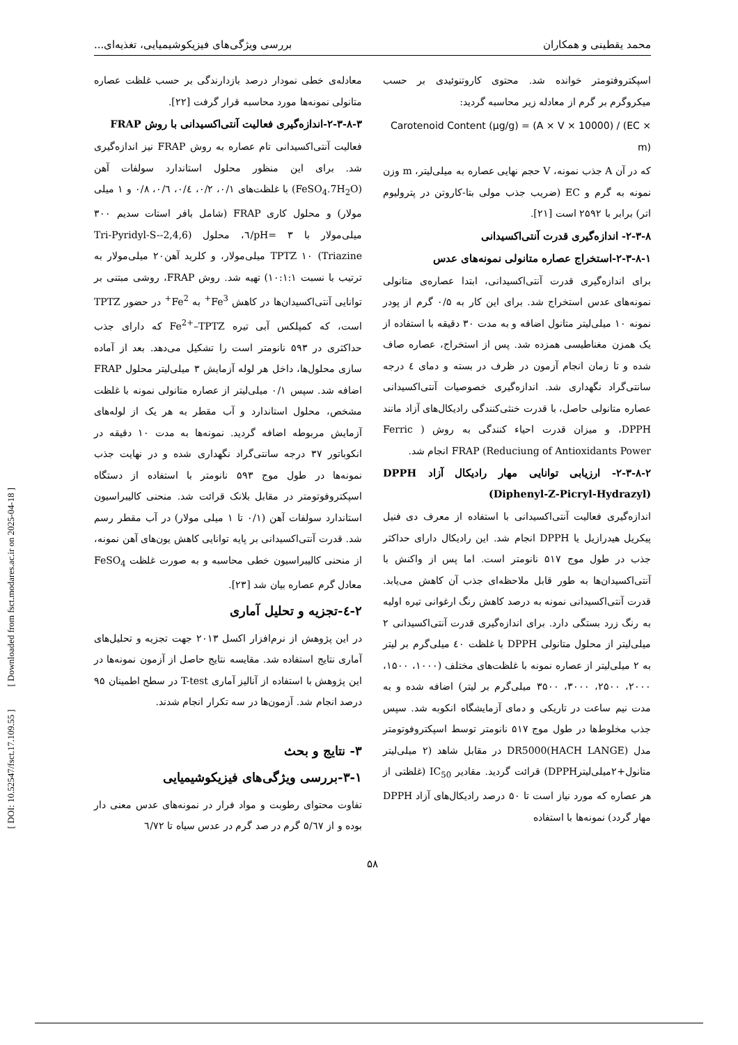[ DOI: 10.52547/fsct.17.109.55 ] [ Downloaded from fsct.modares.ac.ir on 2025-04-18 ]
محمد یقطینی و همکاران بررسی ویژگی‌های فیزیکوشیمیایی، تغذیه‌ای...
اسپکتروفتومتر خوانده شد. محتوی کاروتنوئیدی بر حسب میکروگرم بر گرم از معادله زیر محاسبه گردید:
Carotenoid Content (μg/g) = (A × V × 10000) / (EC × m)
که در آن A جذب نمونه، V حجم نهایی عصاره به میلی‌لیتر، m وزن نمونه به گرم و EC (ضریب جذب مولی بتا-کاروتن در پترولیوم اتر) برابر با ۲۵۹۲ است [۲۱].
۲-۳-۸- اندازه‌گیری قدرت آنتی‌اکسیدانی
۲-۳-۸-۱-استخراج عصاره متانولی نمونه‌های عدس
برای اندازه‌گیری قدرت آنتی‌اکسیدانی، ابتدا عصاره‌ی متانولی نمونه‌های عدس استخراج شد. برای این کار به ۰/۵ گرم از پودر نمونه ۱۰ میلی‌لیتر متانول اضافه و به مدت ۳۰ دقیقه با استفاده از یک همزن مغناطیسی همزده شد. پس از استخراج، عصاره صاف شده و تا زمان انجام آزمون در ظرف در بسته و دمای ٤ درجه سانتی‌گراد نگهداری شد. اندازه‌گیری خصوصیات آنتی‌اکسیدانی عصاره متانولی حاصل، با قدرت خنثی‌کنندگی رادیکال‌های آزاد مانند DPPH، و میزان قدرت احیاء کنندگی به روش ( Ferric Reduciung of Antioxidants Power) FRAP انجام شد.
۲-۳-۸-۲- ارزیابی توانایی مهار رادیکال آزاد DPPH (Diphenyl-Z-Picryl-Hydrazyl)
اندازه‌گیری فعالیت آنتی‌اکسیدانی با استفاده از معرف دی فنیل پیکریل هیدرازیل یا DPPH انجام شد. این رادیکال دارای حداکثر جذب در طول موج ۵۱۷ نانومتر است. اما پس از واکنش با آنتی‌اکسیدان‌ها به طور قابل ملاحظه‌ای جذب آن کاهش می‌یابد. قدرت آنتی‌اکسیدانی نمونه به درصد کاهش رنگ ارغوانی تیره اولیه به رنگ زرد بستگی دارد. برای اندازه‌گیری قدرت آنتی‌اکسیدانی ۲ میلی‌لیتر از محلول متانولی DPPH با غلظت ٤۰ میلی‌گرم بر لیتر به ۲ میلی‌لیتر از عصاره نمونه با غلظت‌های مختلف (۱۰۰۰، ۱۵۰۰، ۲۰۰۰، ۲۵۰۰، ۳۰۰۰، ۳۵۰۰ میلی‌گرم بر لیتر) اضافه شده و به مدت نیم ساعت در تاریکی و دمای آزمایشگاه انکوبه شد. سپس جذب مخلوط‌ها در طول موج ۵۱۷ نانومتر توسط اسپکتروفوتومتر مدل DR5000(HACH LANGE) در مقابل شاهد (۲ میلی‌لیتر متانول+۲میلی‌لیترDPPH) قرائت گردید. مقادیر IC<sub>50</sub> (غلظتی از هر عصاره که مورد نیاز است تا ۵۰ درصد رادیکال‌های آزاد DPPH مهار گردد) نمونه‌ها با استفاده
معادله‌ی خطی نمودار درصد بازدارندگی بر حسب غلظت عصاره متانولی نمونه‌ها مورد محاسبه قرار گرفت [۲۲].
۲-۳-۸-۳-اندازه‌گیری فعالیت آنتی‌اکسیدانی با روش FRAP
فعالیت آنتی‌اکسیدانی تام عصاره به روش FRAP نیز اندازه‌گیری شد. برای این منظور محلول استاندارد سولفات آهن (FeSO<sub>4</sub>.7H<sub>2</sub>O) با غلظت‌های ۰/۱، ۰/۲، ۰/٤، ۰/٦، ۰/۸ و ۱ میلی مولار) و محلول کاری FRAP (شامل بافر استات سدیم ۳۰۰ میلی‌مولار با pH= ۳/٦، محلول (2,4,6-Tri-Pyridyl-S-Triazine) TPTZ ۱۰ میلی‌مولار، و کلرید آهن۲۰ میلی‌مولار به ترتیب با نسبت ۱۰:۱:۱) تهیه شد. روش FRAP، روشی مبتنی بر توانایی آنتی‌اکسیدان‌ها در کاهش Fe<sup>3+</sup> به Fe<sup>2+</sup> در حضور TPTZ است، که کمپلکس آبی تیره Fe<sup>2+</sup>–TPTZ که دارای جذب حداکثری در ۵۹۳ نانومتر است را تشکیل می‌دهد. بعد از آماده سازی محلول‌ها، داخل هر لوله آزمایش ۳ میلی‌لیتر محلول FRAP اضافه شد. سپس ۰/۱ میلی‌لیتر از عصاره متانولی نمونه با غلظت مشخص، محلول استاندارد و آب مقطر به هر یک از لوله‌های آزمایش مربوطه اضافه گردید. نمونه‌ها به مدت ۱۰ دقیقه در انکوباتور ۳۷ درجه سانتی‌گراد نگهداری شده و در نهایت جذب نمونه‌ها در طول موج ۵۹۳ نانومتر با استفاده از دستگاه اسپکتروفوتومتر در مقابل بلانک قرائت شد. منحنی کالیبراسیون استاندارد سولفات آهن (۰/۱ تا ۱ میلی مولار) در آب مقطر رسم شد. قدرت آنتی‌اکسیدانی بر پایه توانایی کاهش یون‌های آهن نمونه، از منحنی کالیبراسیون خطی محاسبه و به صورت غلظت FeSO<sub>4</sub> معادل گرم عصاره بیان شد [۲۳].
۲-٤-تجزیه و تحلیل آماری
در این پژوهش از نرم‌افزار اکسل ۲۰۱۳ جهت تجزیه و تحلیل‌های آماری نتایج استفاده شد. مقایسه نتایج حاصل از آزمون نمونه‌ها در این پژوهش با استفاده از آنالیز آماری T-test در سطح اطمینان ۹۵ درصد انجام شد. آزمون‌ها در سه تکرار انجام شدند.
۳- نتایج و بحث
۳-۱-بررسی ویژگی‌های فیزیکوشیمیایی
تفاوت محتوای رطوبت و مواد فرار در نمونه‌های عدس معنی دار بوده و از ۵/٦۷ گرم در صد گرم در عدس سیاه تا ٦/۷۲
۵۸